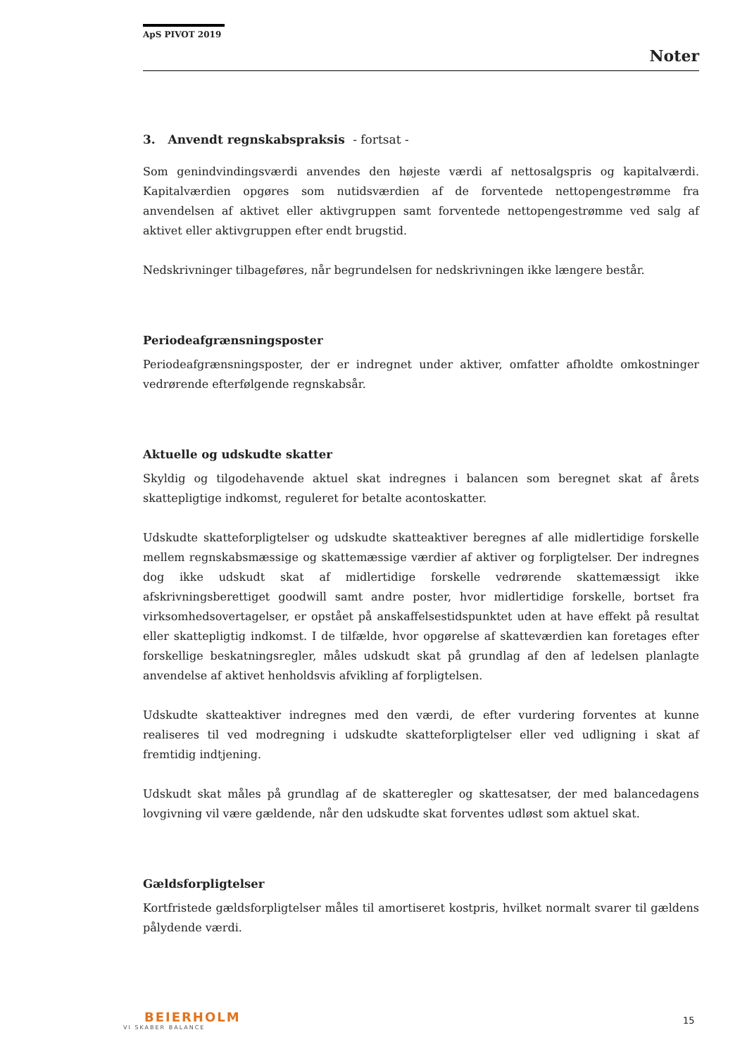ApS PIVOT 2019
Noter
3. Anvendt regnskabspraksis - fortsat -
Som genindvindingsværdi anvendes den højeste værdi af nettosalgspris og kapitalværdi. Kapitalværdien opgøres som nutidsværdien af de forventede nettopengestrømme fra anvendelsen af aktivet eller aktivgruppen samt forventede nettopengestrømme ved salg af aktivet eller aktivgruppen efter endt brugstid.
Nedskrivninger tilbageføres, når begrundelsen for nedskrivningen ikke længere består.
Periodeafgrænsningsposter
Periodeafgrænsningsposter, der er indregnet under aktiver, omfatter afholdte omkostninger vedrørende efterfølgende regnskabsår.
Aktuelle og udskudte skatter
Skyldig og tilgodehavende aktuel skat indregnes i balancen som beregnet skat af årets skattepligtige indkomst, reguleret for betalte acontoskatter.
Udskudte skatteforpligtelser og udskudte skatteaktiver beregnes af alle midlertidige forskelle mellem regnskabsmæssige og skattemæssige værdier af aktiver og forpligtelser. Der indregnes dog ikke udskudt skat af midlertidige forskelle vedrørende skattemæssigt ikke afskrivningsberettiget goodwill samt andre poster, hvor midlertidige forskelle, bortset fra virksomhedsovertagelser, er opstået på anskaffelsestidspunktet uden at have effekt på resultat eller skattepligtig indkomst. I de tilfælde, hvor opgørelse af skatteværdien kan foretages efter forskellige beskatningsregler, måles udskudt skat på grundlag af den af ledelsen planlagte anvendelse af aktivet henholdsvis afvikling af forpligtelsen.
Udskudte skatteaktiver indregnes med den værdi, de efter vurdering forventes at kunne realiseres til ved modregning i udskudte skatteforpligtelser eller ved udligning i skat af fremtidig indtjening.
Udskudt skat måles på grundlag af de skatteregler og skattesatser, der med balancedagens lovgivning vil være gældende, når den udskudte skat forventes udløst som aktuel skat.
Gældsforpligtelser
Kortfristede gældsforpligtelser måles til amortiseret kostpris, hvilket normalt svarer til gældens pålydende værdi.
BEIERHOLM
VI SKABER BALANCE
15